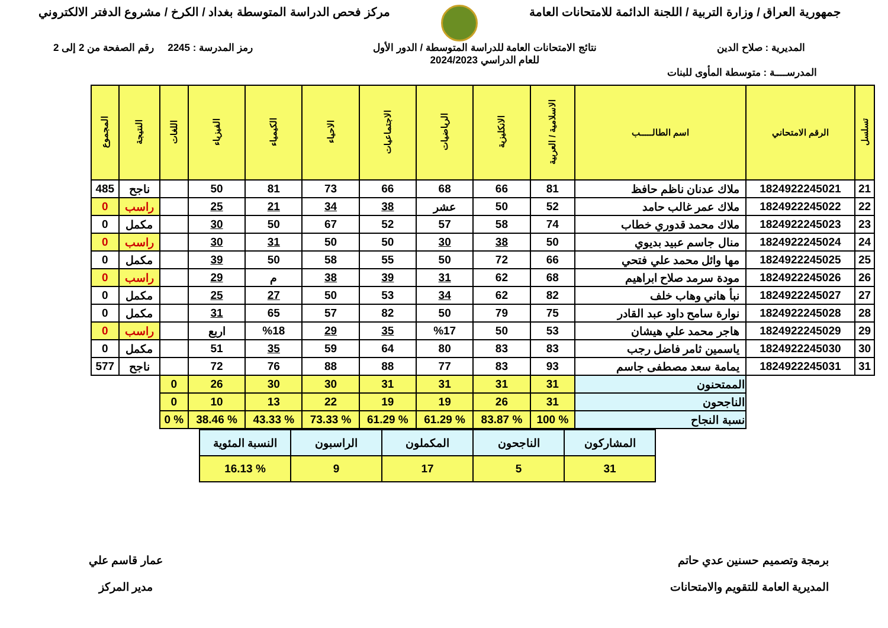جمهورية العراق / وزارة التربية / اللجنة الدائمة للامتحانات العامة
مركز فحص الدراسة المتوسطة بغداد / الكرخ / مشروع الدفتر الالكتروني
المديرية : صلاح الدين نتائج الامتحانات العامة للدراسة المتوسطة / الدور الأول
للعام الدراسي 2024/2023
رمز المدرسة : 2245 رقم الصفحة من 2 إلى 2
المدرســــة : متوسطة المأوى للبنات
| تسلسل | الرقم الامتحاني | اسم الطالـــــب | الاسلامية / العربية | الانكليزية | الرياضيات | الاجتماعيات | الاحياء | الكيمياء | الفيزياء | اللغات | النتيجة | المجموع |
| --- | --- | --- | --- | --- | --- | --- | --- | --- | --- | --- | --- | --- |
| 21 | 1824922245021 | ملاك عدنان ناظم حافظ | 81 | 66 | 68 | 66 | 73 | 81 | 50 | | ناجح | 485 |
| 22 | 1824922245022 | ملاك عمر غالب حامد | 52 | 50 | عشر | 38 | 34 | 21 | 25 | | راسب | 0 |
| 23 | 1824922245023 | ملاك محمد قدوري خطاب | 74 | 58 | 57 | 52 | 67 | 50 | 30 | | مكمل | 0 |
| 24 | 1824922245024 | منال جاسم عبيد بديوي | 50 | 38 | 30 | 50 | 50 | 31 | 30 | | راسب | 0 |
| 25 | 1824922245025 | مها وائل محمد علي فتحي | 66 | 72 | 50 | 55 | 58 | 50 | 39 | | مكمل | 0 |
| 26 | 1824922245026 | مودة سرمد صلاح ابراهيم | 68 | 62 | 31 | 39 | 38 | م | 29 | | راسب | 0 |
| 27 | 1824922245027 | نبأ هاني وهاب خلف | 82 | 62 | 34 | 53 | 50 | 27 | 25 | | مكمل | 0 |
| 28 | 1824922245028 | نوارة سامح داود عبد القادر | 75 | 79 | 50 | 82 | 57 | 65 | 31 | | مكمل | 0 |
| 29 | 1824922245029 | هاجر محمد علي هيشان | 53 | 50 | %17 | 35 | 29 | %18 | اربع | | راسب | 0 |
| 30 | 1824922245030 | ياسمين ثامر فاضل رجب | 83 | 83 | 80 | 64 | 59 | 35 | 51 | | مكمل | 0 |
| 31 | 1824922245031 | يمامة سعد مصطفى جاسم | 93 | 83 | 77 | 88 | 88 | 76 | 72 | | ناجح | 577 |
| | | الممتحنون | 31 | 31 | 31 | 31 | 30 | 30 | 26 | 0 | | |
| | | الناجحون | 31 | 26 | 19 | 19 | 22 | 13 | 10 | 0 | | |
| | | نسبة النجاح | % 100 | % 83.87 | % 61.29 | % 61.29 | % 73.33 | % 43.33 | % 38.46 | % 0 | | |
| المشاركون | الناجحون | المكملون | الراسبون | النسبة المئوية |
| 31 | 5 | 17 | 9 | % 16.13 |
برمجة وتصميم حسنين عدي حاتم
المديرية العامة للتقويم والامتحانات
عمار قاسم علي
مدير المركز